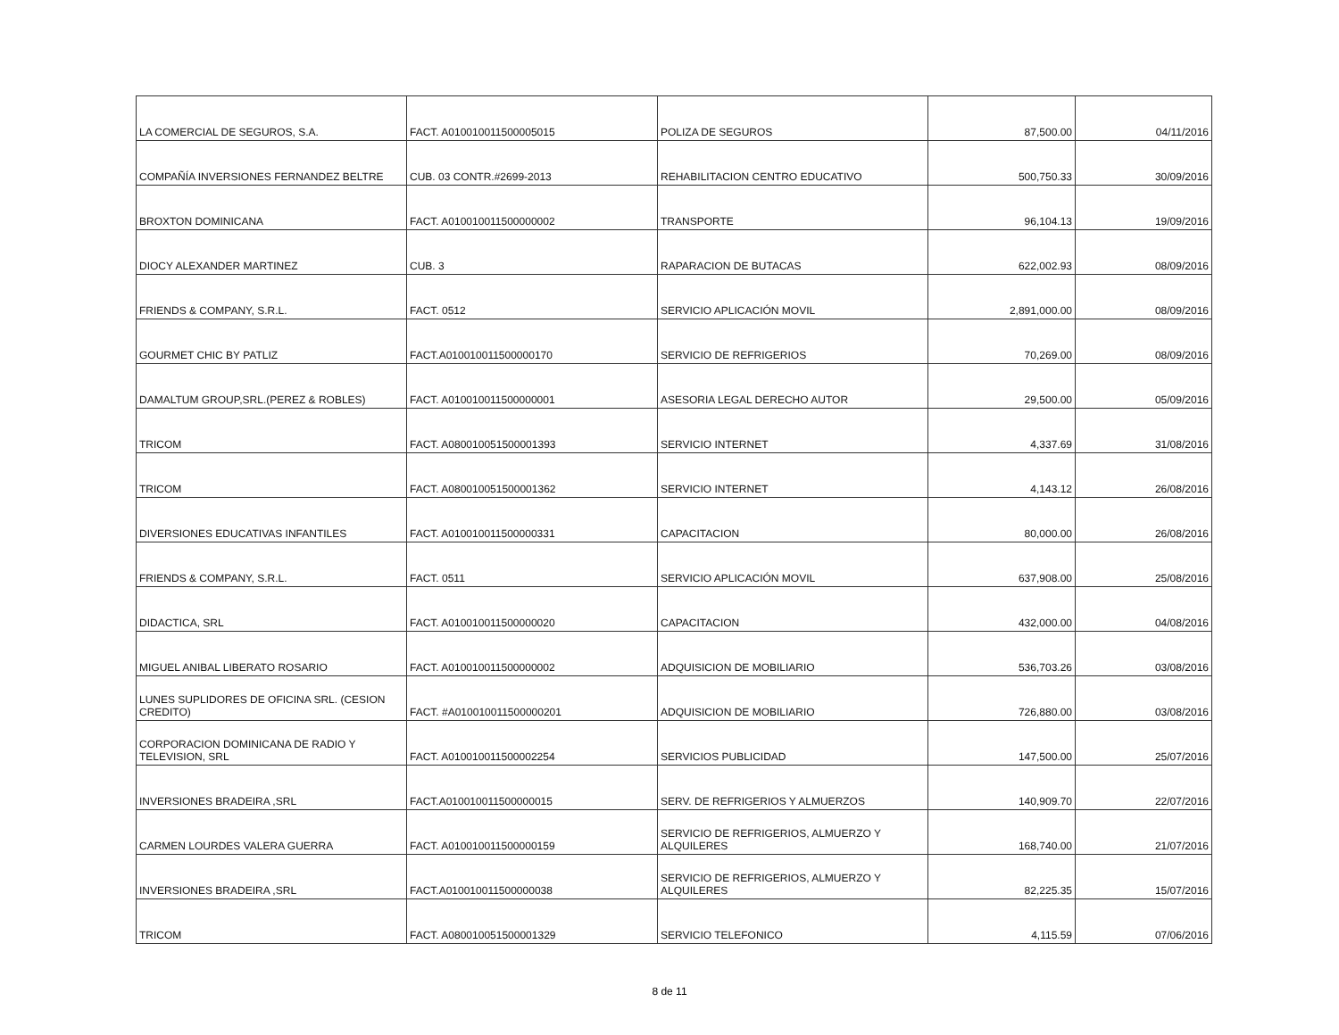| LA COMERCIAL DE SEGUROS, S.A. | FACT. A010010011500005015 | POLIZA DE SEGUROS | 87,500.00 | 04/11/2016 |
| COMPAÑÍA INVERSIONES FERNANDEZ BELTRE | CUB. 03 CONTR.#2699-2013 | REHABILITACION CENTRO EDUCATIVO | 500,750.33 | 30/09/2016 |
| BROXTON DOMINICANA | FACT. A010010011500000002 | TRANSPORTE | 96,104.13 | 19/09/2016 |
| DIOCY ALEXANDER MARTINEZ | CUB. 3 | RAPARACION DE BUTACAS | 622,002.93 | 08/09/2016 |
| FRIENDS & COMPANY, S.R.L. | FACT. 0512 | SERVICIO APLICACIÓN MOVIL | 2,891,000.00 | 08/09/2016 |
| GOURMET CHIC BY PATLIZ | FACT.A010010011500000170 | SERVICIO DE REFRIGERIOS | 70,269.00 | 08/09/2016 |
| DAMALTUM GROUP,SRL.(PEREZ & ROBLES) | FACT. A010010011500000001 | ASESORIA LEGAL DERECHO AUTOR | 29,500.00 | 05/09/2016 |
| TRICOM | FACT. A080010051500001393 | SERVICIO INTERNET | 4,337.69 | 31/08/2016 |
| TRICOM | FACT. A080010051500001362 | SERVICIO INTERNET | 4,143.12 | 26/08/2016 |
| DIVERSIONES EDUCATIVAS INFANTILES | FACT. A010010011500000331 | CAPACITACION | 80,000.00 | 26/08/2016 |
| FRIENDS & COMPANY, S.R.L. | FACT. 0511 | SERVICIO APLICACIÓN MOVIL | 637,908.00 | 25/08/2016 |
| DIDACTICA, SRL | FACT. A010010011500000020 | CAPACITACION | 432,000.00 | 04/08/2016 |
| MIGUEL ANIBAL LIBERATO ROSARIO | FACT. A010010011500000002 | ADQUISICION DE MOBILIARIO | 536,703.26 | 03/08/2016 |
| LUNES SUPLIDORES DE OFICINA SRL. (CESION CREDITO) | FACT. #A010010011500000201 | ADQUISICION DE MOBILIARIO | 726,880.00 | 03/08/2016 |
| CORPORACION DOMINICANA DE RADIO Y TELEVISION, SRL | FACT. A010010011500002254 | SERVICIOS PUBLICIDAD | 147,500.00 | 25/07/2016 |
| INVERSIONES BRADEIRA ,SRL | FACT.A010010011500000015 | SERV. DE REFRIGERIOS Y ALMUERZOS | 140,909.70 | 22/07/2016 |
| CARMEN LOURDES VALERA GUERRA | FACT. A010010011500000159 | SERVICIO DE REFRIGERIOS, ALMUERZO Y ALQUILERES | 168,740.00 | 21/07/2016 |
| INVERSIONES BRADEIRA ,SRL | FACT.A010010011500000038 | SERVICIO DE REFRIGERIOS, ALMUERZO Y ALQUILERES | 82,225.35 | 15/07/2016 |
| TRICOM | FACT. A080010051500001329 | SERVICIO TELEFONICO | 4,115.59 | 07/06/2016 |
8 de 11